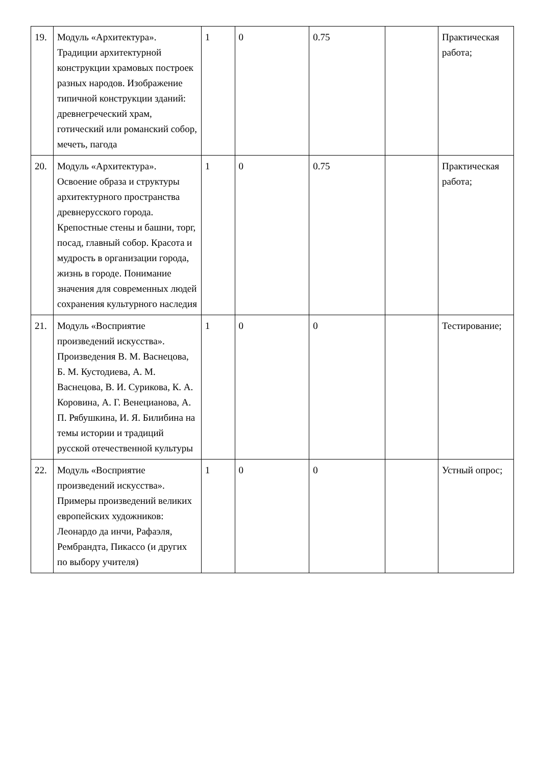| 19. | Модуль «Архитектура». Традиции архитектурной конструкции храмовых построек разных народов. Изображение типичной конструкции зданий: древнегреческий храм, готический или романский собор, мечеть, пагода | 1 | 0 | 0.75 | | Практическая работа; |
| 20. | Модуль «Архитектура». Освоение образа и структуры архитектурного пространства древнерусского города. Крепостные стены и башни, торг, посад, главный собор. Красота и мудрость в организации города, жизнь в городе. Понимание значения для современных людей сохранения культурного наследия | 1 | 0 | 0.75 | | Практическая работа; |
| 21. | Модуль «Восприятие произведений искусства». Произведения В. М. Васнецова, Б. М. Кустодиева, А. М. Васнецова, В. И. Сурикова, К. А. Коровина, А. Г. Венецианова, А. П. Рябушкина, И. Я. Билибина на темы истории и традиций русской отечественной культуры | 1 | 0 | 0 | | Тестирование; |
| 22. | Модуль «Восприятие произведений искусства». Примеры произведений великих европейских художников: Леонардо да инчи, Рафаэля, Рембрандта, Пикассо (и других по выбору учителя) | 1 | 0 | 0 | | Устный опрос; |